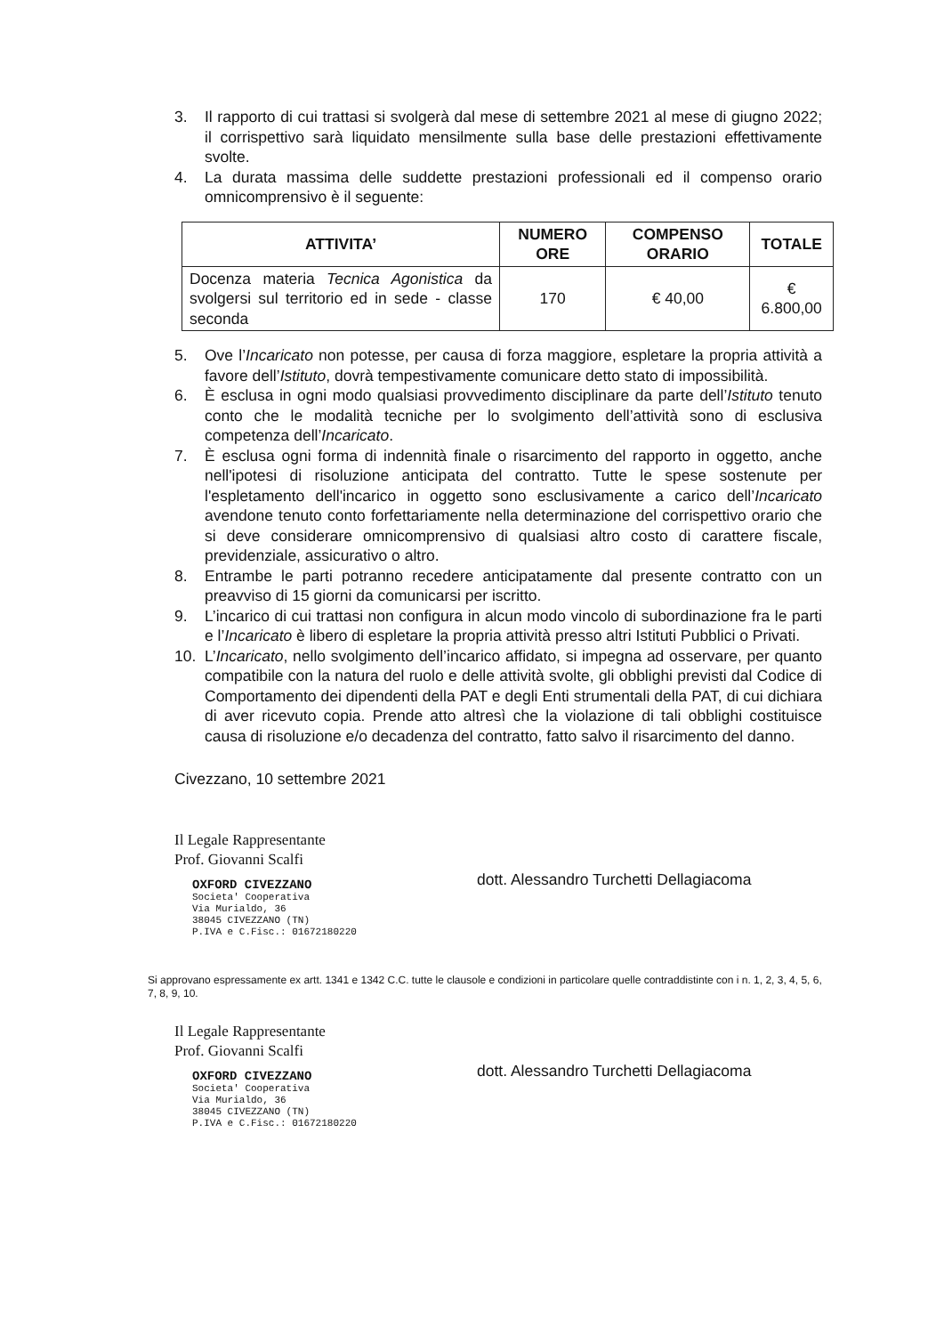3. Il rapporto di cui trattasi si svolgerà dal mese di settembre 2021 al mese di giugno 2022; il corrispettivo sarà liquidato mensilmente sulla base delle prestazioni effettivamente svolte.
4. La durata massima delle suddette prestazioni professionali ed il compenso orario omnicomprensivo è il seguente:
| ATTIVITA’ | NUMERO ORE | COMPENSO ORARIO | TOTALE |
| --- | --- | --- | --- |
| Docenza materia Tecnica Agonistica da svolgersi sul territorio ed in sede - classe seconda | 170 | € 40,00 | € 6.800,00 |
5. Ove l’Incaricato non potesse, per causa di forza maggiore, espletare la propria attività a favore dell’Istituto, dovrà tempestivamente comunicare detto stato di impossibilità.
6. È esclusa in ogni modo qualsiasi provvedimento disciplinare da parte dell’Istituto tenuto conto che le modalità tecniche per lo svolgimento dell’attività sono di esclusiva competenza dell’Incaricato.
7. È esclusa ogni forma di indennità finale o risarcimento del rapporto in oggetto, anche nell'ipotesi di risoluzione anticipata del contratto. Tutte le spese sostenute per l'espletamento dell'incarico in oggetto sono esclusivamente a carico dell’Incaricato avendone tenuto conto forfettariamente nella determinazione del corrispettivo orario che si deve considerare omnicomprensivo di qualsiasi altro costo di carattere fiscale, previdenziale, assicurativo o altro.
8. Entrambe le parti potranno recedere anticipatamente dal presente contratto con un preavviso di 15 giorni da comunicarsi per iscritto.
9. L’incarico di cui trattasi non configura in alcun modo vincolo di subordinazione fra le parti e l’Incaricato è libero di espletare la propria attività presso altri Istituti Pubblici o Privati.
10. L’Incaricato, nello svolgimento dell’incarico affidato, si impegna ad osservare, per quanto compatibile con la natura del ruolo e delle attività svolte, gli obblighi previsti dal Codice di Comportamento dei dipendenti della PAT e degli Enti strumentali della PAT, di cui dichiara di aver ricevuto copia. Prende atto altresì che la violazione di tali obblighi costituisce causa di risoluzione e/o decadenza del contratto, fatto salvo il risarcimento del danno.
Civezzano, 10 settembre 2021
Il Legale Rappresentante
Prof. Giovanni Scalfi
OXFORD CIVEZZANO
Societa' Cooperativa
Via Murialdo, 36
38045 CIVEZZANO (TN)
P.IVA e C.Fisc.: 01672180220
dott. Alessandro Turchetti Dellagiacoma
Si approvano espressamente ex artt. 1341 e 1342 C.C. tutte le clausole e condizioni in particolare quelle contraddistinte con i n. 1, 2, 3, 4, 5, 6, 7, 8, 9, 10.
Il Legale Rappresentante
Prof. Giovanni Scalfi
OXFORD CIVEZZANO
Societa' Cooperativa
Via Murialdo, 36
38045 CIVEZZANO (TN)
P.IVA e C.Fisc.: 01672180220
dott. Alessandro Turchetti Dellagiacoma